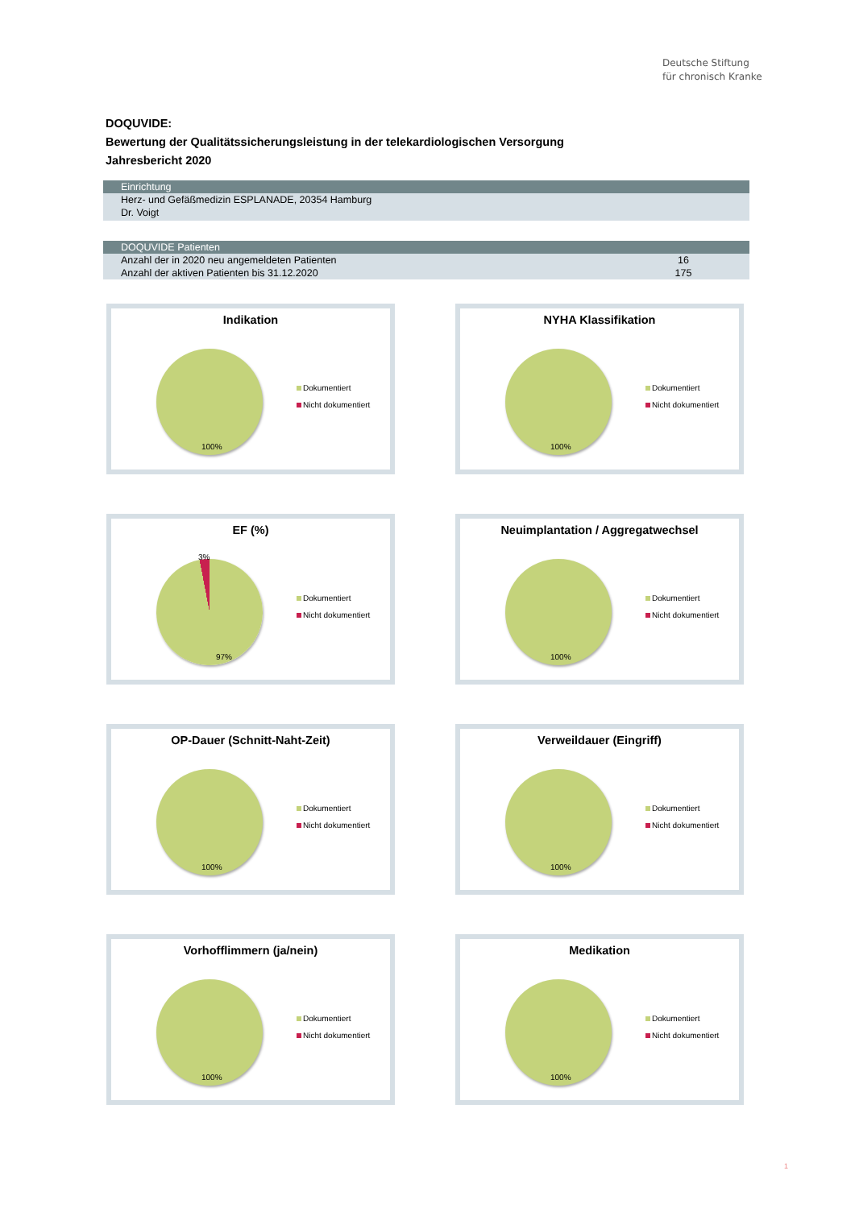Deutsche Stiftung
für chronisch Kranke
DOQUVIDE:
Bewertung der Qualitätssicherungsleistung in der telekardiologischen Versorgung
Jahresbericht 2020
| Einrichtung |
| --- |
| Herz- und Gefäßmedizin ESPLANADE, 20354 Hamburg |
| Dr. Voigt |
| DOQUVIDE Patienten | |
| --- | --- |
| Anzahl der in 2020 neu angemeldeten Patienten | 16 |
| Anzahl der aktiven Patienten bis 31.12.2020 | 175 |
Indikation
100%
Dokumentiert
Nicht dokumentiert
NYHA Klassifikation
100%
Dokumentiert
Nicht dokumentiert
EF (%)
3%
97%
Dokumentiert
Nicht dokumentiert
Neuimplantation / Aggregatwechsel
100%
Dokumentiert
Nicht dokumentiert
OP-Dauer (Schnitt-Naht-Zeit)
100%
Dokumentiert
Nicht dokumentiert
Verweildauer (Eingriff)
100%
Dokumentiert
Nicht dokumentiert
Vorhofflimmern (ja/nein)
100%
Dokumentiert
Nicht dokumentiert
Medikation
100%
Dokumentiert
Nicht dokumentiert
1